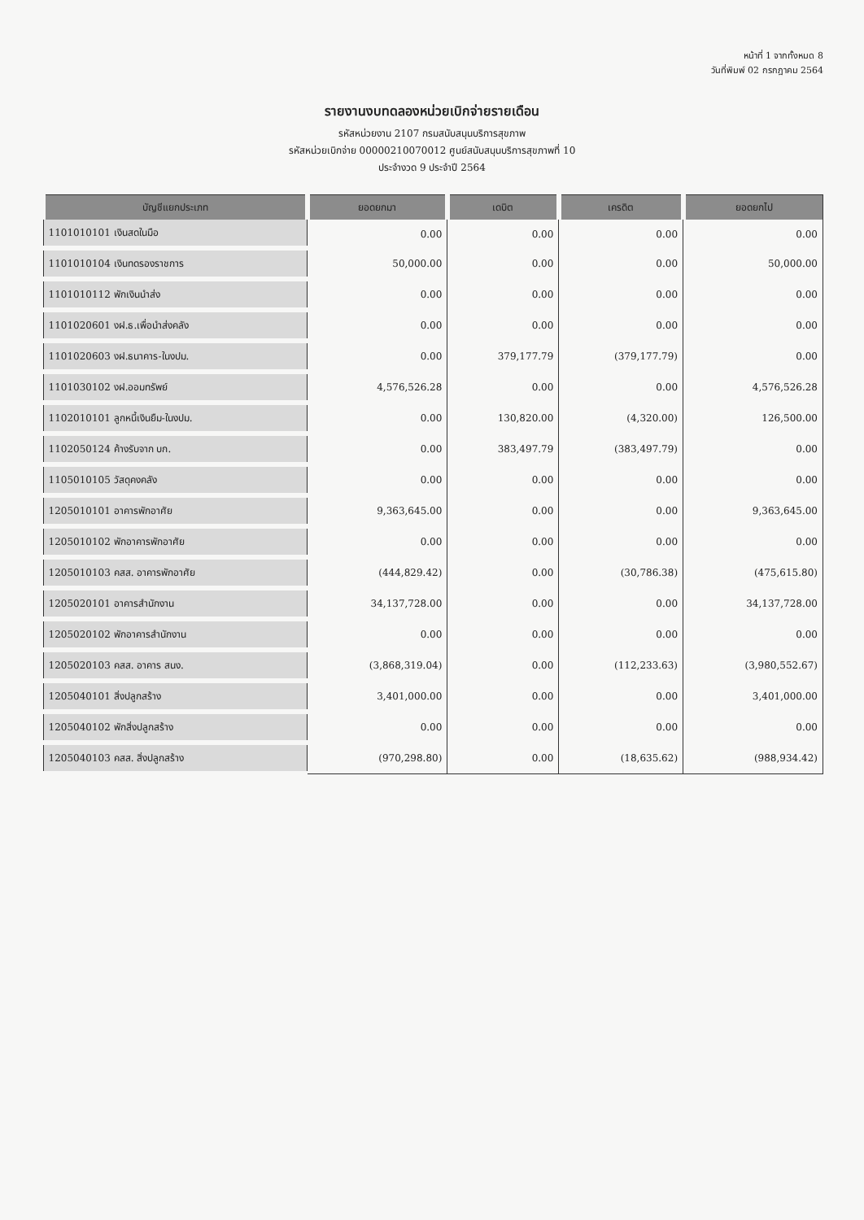หน้าที่ 1 จากทั้งหมด 8
วันที่พิมพ์ 02 กรกฎาคม 2564
รายงานงบทดลองหน่วยเบิกจ่ายรายเดือน
รหัสหน่วยงาน 2107 กรมสนับสนุนบริการสุขภาพ
รหัสหน่วยเบิกจ่าย 00000210070012 ศูนย์สนับสนุนบริการสุขภาพที่ 10
ประจำงวด 9 ประจำปี 2564
| บัญชีแยกประเภท | ยอดยกมา | เดบิต | เครดิต | ยอดยกไป |
| --- | --- | --- | --- | --- |
| 1101010101 เงินสดในมือ | 0.00 | 0.00 | 0.00 | 0.00 |
| 1101010104 เงินทดรองราชการ | 50,000.00 | 0.00 | 0.00 | 50,000.00 |
| 1101010112 พักเงินนำส่ง | 0.00 | 0.00 | 0.00 | 0.00 |
| 1101020601 งฝ.ธ.เพื่อนำส่งคลัง | 0.00 | 0.00 | 0.00 | 0.00 |
| 1101020603 งฝ.ธนาคาร-ในงปม. | 0.00 | 379,177.79 | (379,177.79) | 0.00 |
| 1101030102 งฝ.ออมทรัพย์ | 4,576,526.28 | 0.00 | 0.00 | 4,576,526.28 |
| 1102010101 ลูกหนี้เงินยืม-ในงปม. | 0.00 | 130,820.00 | (4,320.00) | 126,500.00 |
| 1102050124 ค้างรับจาก บก. | 0.00 | 383,497.79 | (383,497.79) | 0.00 |
| 1105010105 วัสดุคงคลัง | 0.00 | 0.00 | 0.00 | 0.00 |
| 1205010101 อาคารพักอาศัย | 9,363,645.00 | 0.00 | 0.00 | 9,363,645.00 |
| 1205010102 พักอาคารพักอาศัย | 0.00 | 0.00 | 0.00 | 0.00 |
| 1205010103 คสส. อาคารพักอาศัย | (444,829.42) | 0.00 | (30,786.38) | (475,615.80) |
| 1205020101 อาคารสำนักงาน | 34,137,728.00 | 0.00 | 0.00 | 34,137,728.00 |
| 1205020102 พักอาคารสำนักงาน | 0.00 | 0.00 | 0.00 | 0.00 |
| 1205020103 คสส. อาคาร สนง. | (3,868,319.04) | 0.00 | (112,233.63) | (3,980,552.67) |
| 1205040101 สิ่งปลูกสร้าง | 3,401,000.00 | 0.00 | 0.00 | 3,401,000.00 |
| 1205040102 พักสิ่งปลูกสร้าง | 0.00 | 0.00 | 0.00 | 0.00 |
| 1205040103 คสส. สิ่งปลูกสร้าง | (970,298.80) | 0.00 | (18,635.62) | (988,934.42) |